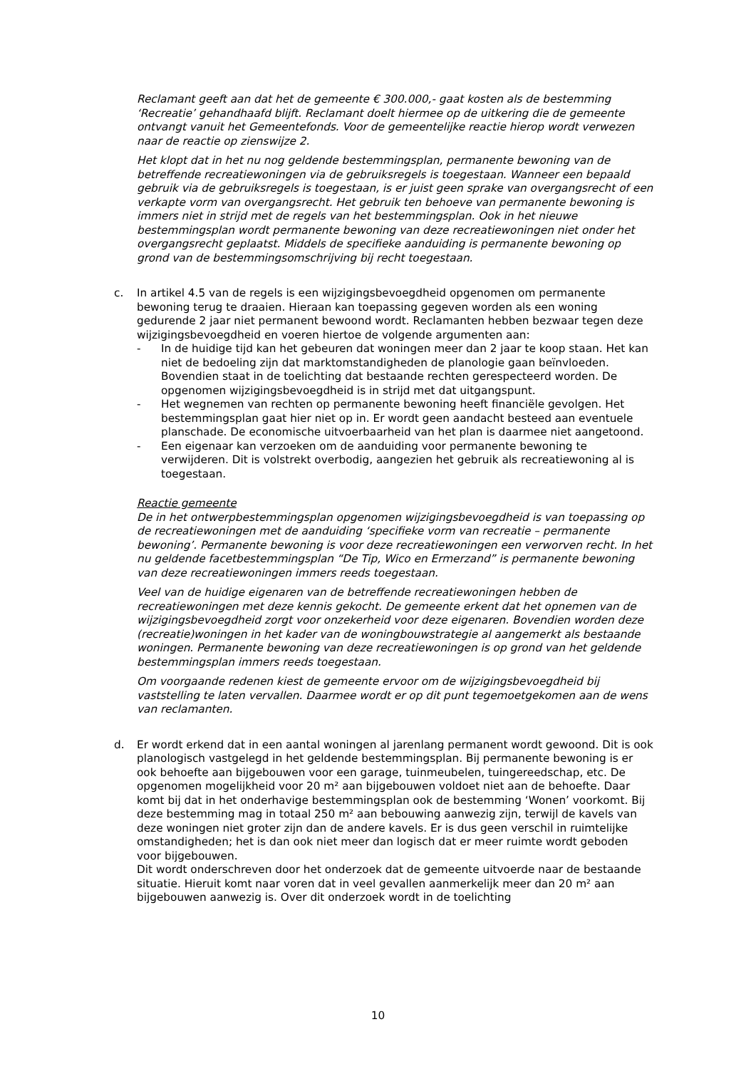Reclamant geeft aan dat het de gemeente € 300.000,- gaat kosten als de bestemming ‘Recreatie’ gehandhaafd blijft. Reclamant doelt hiermee op de uitkering die de gemeente ontvangt vanuit het Gemeentefonds. Voor de gemeentelijke reactie hierop wordt verwezen naar de reactie op zienswijze 2.
Het klopt dat in het nu nog geldende bestemmingsplan, permanente bewoning van de betreffende recreatiewoningen via de gebruiksregels is toegestaan. Wanneer een bepaald gebruik via de gebruiksregels is toegestaan, is er juist geen sprake van overgangsrecht of een verkapte vorm van overgangsrecht. Het gebruik ten behoeve van permanente bewoning is immers niet in strijd met de regels van het bestemmingsplan. Ook in het nieuwe bestemmingsplan wordt permanente bewoning van deze recreatiewoningen niet onder het overgangsrecht geplaatst. Middels de specifieke aanduiding is permanente bewoning op grond van de bestemmingsomschrijving bij recht toegestaan.
c. In artikel 4.5 van de regels is een wijzigingsbevoegdheid opgenomen om permanente bewoning terug te draaien. Hieraan kan toepassing gegeven worden als een woning gedurende 2 jaar niet permanent bewoond wordt. Reclamanten hebben bezwaar tegen deze wijzigingsbevoegdheid en voeren hiertoe de volgende argumenten aan:
- In de huidige tijd kan het gebeuren dat woningen meer dan 2 jaar te koop staan. Het kan niet de bedoeling zijn dat marktomstandigheden de planologie gaan beïnvloeden. Bovendien staat in de toelichting dat bestaande rechten gerespecteerd worden. De opgenomen wijzigingsbevoegdheid is in strijd met dat uitgangspunt.
- Het wegnemen van rechten op permanente bewoning heeft financiële gevolgen. Het bestemmingsplan gaat hier niet op in. Er wordt geen aandacht besteed aan eventuele planschade. De economische uitvoerbaarheid van het plan is daarmee niet aangetoond.
- Een eigenaar kan verzoeken om de aanduiding voor permanente bewoning te verwijderen. Dit is volstrekt overbodig, aangezien het gebruik als recreatiewoning al is toegestaan.
Reactie gemeente
De in het ontwerpbestemmingsplan opgenomen wijzigingsbevoegdheid is van toepassing op de recreatiewoningen met de aanduiding ‘specifieke vorm van recreatie – permanente bewoning’. Permanente bewoning is voor deze recreatiewoningen een verworven recht. In het nu geldende facetbestemmingsplan “De Tip, Wico en Ermerzand” is permanente bewoning van deze recreatiewoningen immers reeds toegestaan.
Veel van de huidige eigenaren van de betreffende recreatiewoningen hebben de recreatiewoningen met deze kennis gekocht. De gemeente erkent dat het opnemen van de wijzigingsbevoegdheid zorgt voor onzekerheid voor deze eigenaren. Bovendien worden deze (recreatie)woningen in het kader van de woningbouwstrategie al aangemerkt als bestaande woningen. Permanente bewoning van deze recreatiewoningen is op grond van het geldende bestemmingsplan immers reeds toegestaan.
Om voorgaande redenen kiest de gemeente ervoor om de wijzigingsbevoegdheid bij vaststelling te laten vervallen. Daarmee wordt er op dit punt tegemoetgekomen aan de wens van reclamanten.
d. Er wordt erkend dat in een aantal woningen al jarenlang permanent wordt gewoond. Dit is ook planologisch vastgelegd in het geldende bestemmingsplan. Bij permanente bewoning is er ook behoefte aan bijgebouwen voor een garage, tuinmeubelen, tuingereedschap, etc. De opgenomen mogelijkheid voor 20 m² aan bijgebouwen voldoet niet aan de behoefte. Daar komt bij dat in het onderhavige bestemmingsplan ook de bestemming ‘Wonen’ voorkomt. Bij deze bestemming mag in totaal 250 m² aan bebouwing aanwezig zijn, terwijl de kavels van deze woningen niet groter zijn dan de andere kavels. Er is dus geen verschil in ruimtelijke omstandigheden; het is dan ook niet meer dan logisch dat er meer ruimte wordt geboden voor bijgebouwen.
Dit wordt onderschreven door het onderzoek dat de gemeente uitvoerde naar de bestaande situatie. Hieruit komt naar voren dat in veel gevallen aanmerkelijk meer dan 20 m² aan bijgebouwen aanwezig is. Over dit onderzoek wordt in de toelichting
10